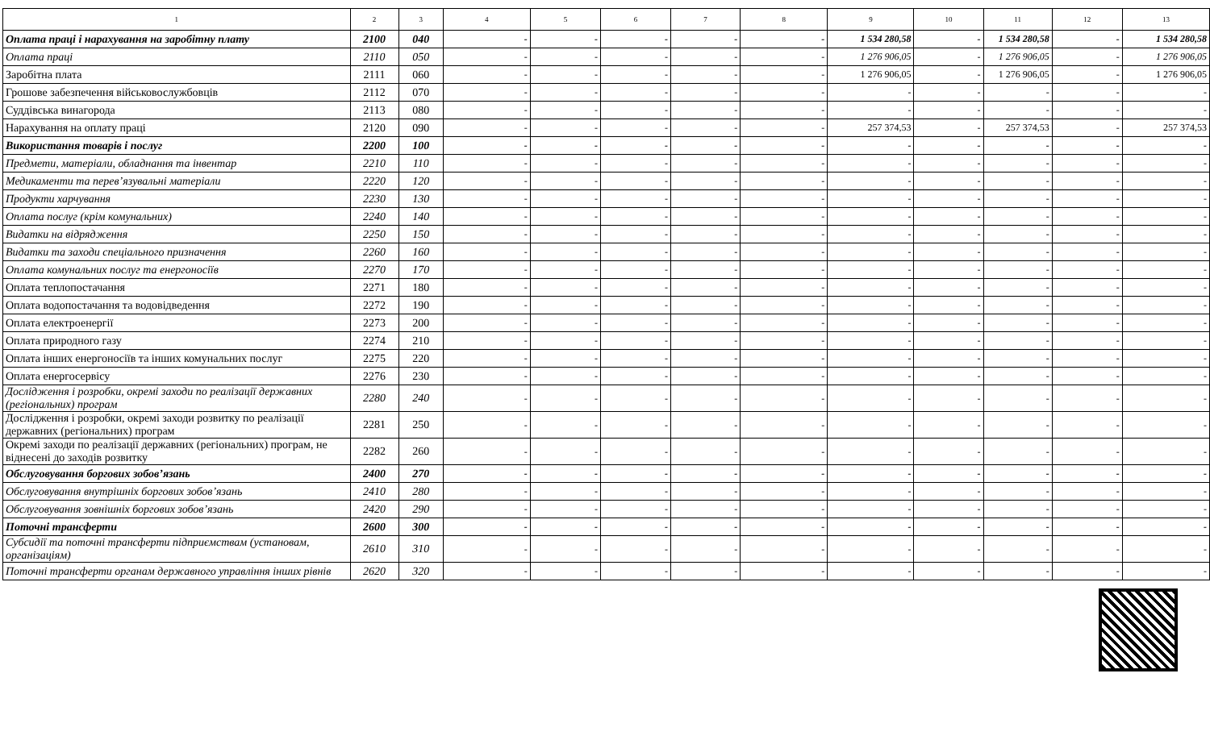| 1 | 2 | 3 | 4 | 5 | 6 | 7 | 8 | 9 | 10 | 11 | 12 | 13 |
| --- | --- | --- | --- | --- | --- | --- | --- | --- | --- | --- | --- | --- |
| Оплата праці і нарахування на заробітну плату | 2100 | 040 | - | - | - | - | - | 1 534 280,58 | - | 1 534 280,58 | - | 1 534 280,58 |
| Оплата праці | 2110 | 050 | - | - | - | - | - | 1 276 906,05 | - | 1 276 906,05 | - | 1 276 906,05 |
| Заробітна плата | 2111 | 060 | - | - | - | - | - | 1 276 906,05 | - | 1 276 906,05 | - | 1 276 906,05 |
| Грошове забезпечення військовослужбовців | 2112 | 070 | - | - | - | - | - | - | - | - | - | - |
| Суддівська винагорода | 2113 | 080 | - | - | - | - | - | - | - | - | - | - |
| Нарахування на оплату праці | 2120 | 090 | - | - | - | - | - | 257 374,53 | - | 257 374,53 | - | 257 374,53 |
| Використання товарів і послуг | 2200 | 100 | - | - | - | - | - | - | - | - | - | - |
| Предмети, матеріали, обладнання та інвентар | 2210 | 110 | - | - | - | - | - | - | - | - | - | - |
| Медикаменти та перев’язувальні матеріали | 2220 | 120 | - | - | - | - | - | - | - | - | - | - |
| Продукти харчування | 2230 | 130 | - | - | - | - | - | - | - | - | - | - |
| Оплата послуг (крім комунальних) | 2240 | 140 | - | - | - | - | - | - | - | - | - | - |
| Видатки на відрядження | 2250 | 150 | - | - | - | - | - | - | - | - | - | - |
| Видатки та заходи спеціального призначення | 2260 | 160 | - | - | - | - | - | - | - | - | - | - |
| Оплата комунальних послуг та енергоносіїв | 2270 | 170 | - | - | - | - | - | - | - | - | - | - |
| Оплата теплопостачання | 2271 | 180 | - | - | - | - | - | - | - | - | - | - |
| Оплата водопостачання та водовідведення | 2272 | 190 | - | - | - | - | - | - | - | - | - | - |
| Оплата електроенергії | 2273 | 200 | - | - | - | - | - | - | - | - | - | - |
| Оплата природного газу | 2274 | 210 | - | - | - | - | - | - | - | - | - | - |
| Оплата інших енергоносіїв та інших комунальних послуг | 2275 | 220 | - | - | - | - | - | - | - | - | - | - |
| Оплата енергосервісу | 2276 | 230 | - | - | - | - | - | - | - | - | - | - |
| Дослідження і розробки, окремі заходи по реалізації державних (регіональних) програм | 2280 | 240 | - | - | - | - | - | - | - | - | - | - |
| Дослідження і розробки, окремі заходи розвитку по реалізації державних (регіональних) програм | 2281 | 250 | - | - | - | - | - | - | - | - | - | - |
| Окремі заходи по реалізації державних (регіональних) програм, не віднесені до заходів розвитку | 2282 | 260 | - | - | - | - | - | - | - | - | - | - |
| Обслуговування боргових зобов’язань | 2400 | 270 | - | - | - | - | - | - | - | - | - | - |
| Обслуговування внутрішніх боргових зобов’язань | 2410 | 280 | - | - | - | - | - | - | - | - | - | - |
| Обслуговування зовнішніх боргових зобов’язань | 2420 | 290 | - | - | - | - | - | - | - | - | - | - |
| Поточні трансферти | 2600 | 300 | - | - | - | - | - | - | - | - | - | - |
| Субсидії та поточні трансферти підприємствам (установам, організаціям) | 2610 | 310 | - | - | - | - | - | - | - | - | - | - |
| Поточні трансферти органам державного управління інших рівнів | 2620 | 320 | - | - | - | - | - | - | - | - | - | - |